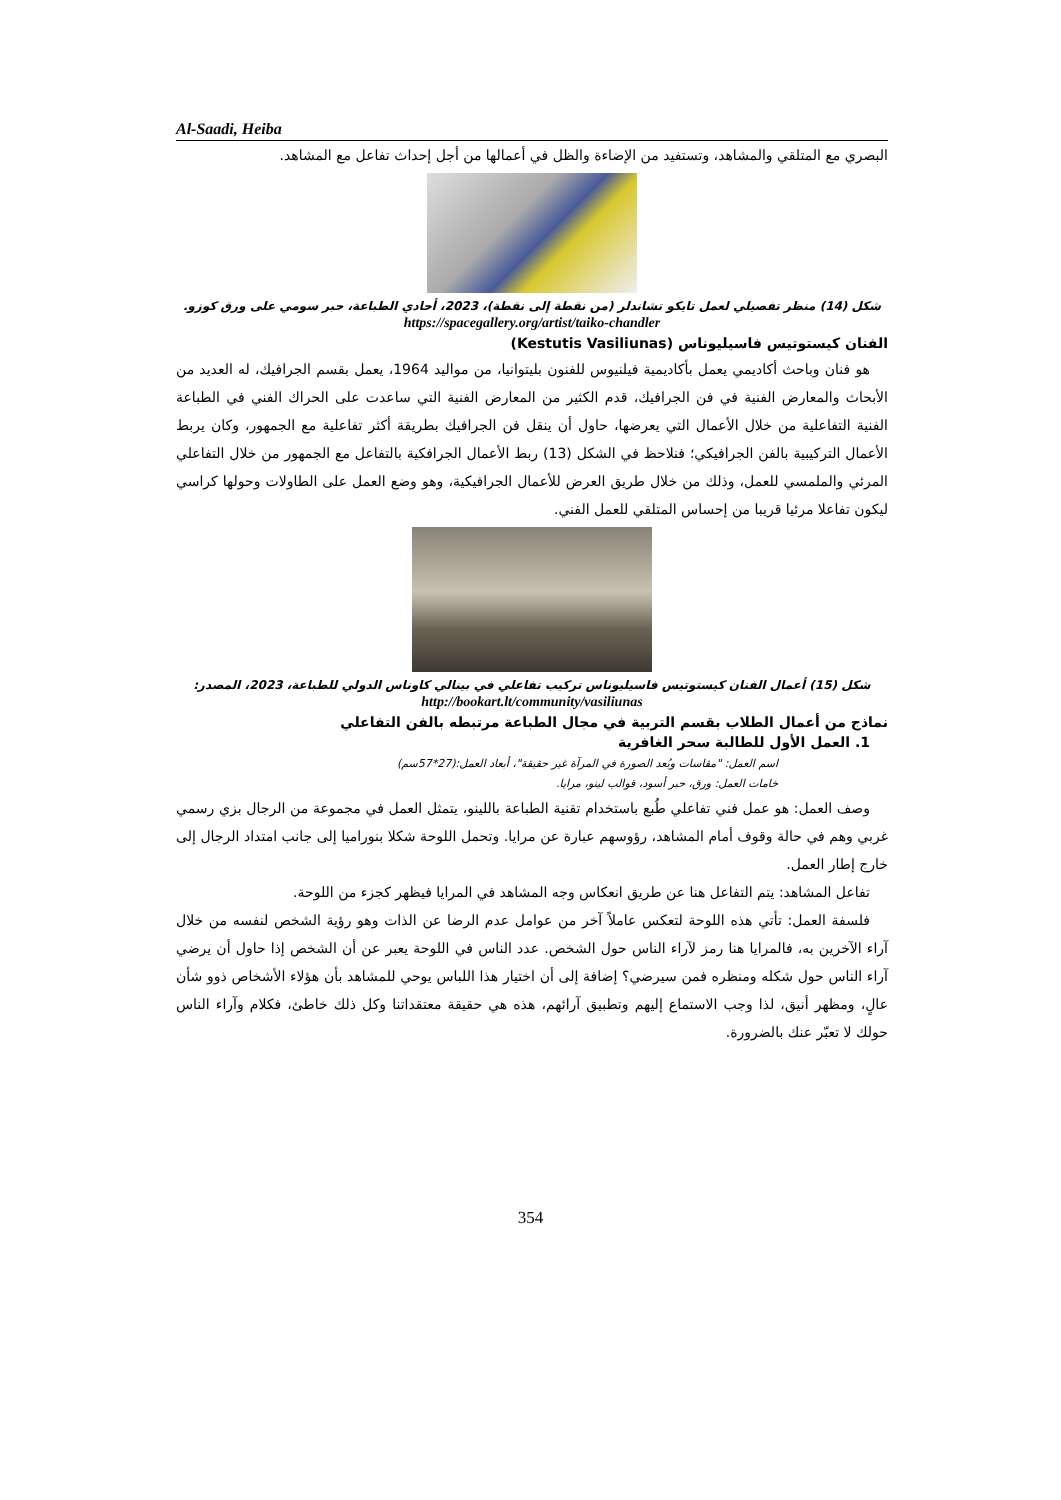Al-Saadi, Heiba
البصري مع المتلقي والمشاهد، وتستفيد من الإضاءة والظل في أعمالها من أجل إحداث تفاعل مع المشاهد.
شكل (14) منظر تفصيلي لعمل تايكو تشاندلر (من نقطة إلى نقطة)، 2023، أحادي الطباعة، حبر سومي على ورق كوزو.
https://spacegallery.org/artist/taiko-chandler
الفنان كيستوتيس فاسيليوناس (Kestutis Vasiliunas)
هو فنان وباحث أكاديمي يعمل بأكاديمية فيلنيوس للفنون بليتوانيا، من مواليد 1964، يعمل بقسم الجرافيك، له العديد من الأبحاث والمعارض الفنية في فن الجرافيك، قدم الكثير من المعارض الفنية التي ساعدت على الحراك الفني في الطباعة الفنية التفاعلية من خلال الأعمال التي يعرضها، حاول أن ينقل فن الجرافيك بطريقة أكثر تفاعلية مع الجمهور، وكان يربط الأعمال التركيبية بالفن الجرافيكي؛ فنلاحظ في الشكل (13) ربط الأعمال الجرافكية بالتفاعل مع الجمهور من خلال التفاعلي المرئي والملمسي للعمل، وذلك من خلال طريق العرض للأعمال الجرافيكية، وهو وضع العمل على الطاولات وحولها كراسي ليكون تفاعلا مرئيا قريبا من إحساس المتلقي للعمل الفني.
شكل (15) أعمال الفنان كيستوتيس فاسيليوناس تركيب تفاعلي في بينالي كاوناس الدولي للطباعة، 2023، المصدر:
http://bookart.lt/community/vasiliunas
نماذج من أعمال الطلاب بقسم التربية في مجال الطباعة مرتبطه بالفن التفاعلي
1. العمل الأول للطالبة سحر الغافرية
اسم العمل: "مقاسات وبُعد الصورة في المرآة غير حقيقة"، أبعاد العمل:(27*57سم)
خامات العمل: ورق، حبر أسود، قوالب لينو، مرايا.
وصف العمل: هو عمل فني تفاعلي طُبع باستخدام تقنية الطباعة باللينو، يتمثل العمل في مجموعة من الرجال بزي رسمي غربي وهم في حالة وقوف أمام المشاهد، رؤوسهم عبارة عن مرايا. وتحمل اللوحة شكلا بنوراميا إلى جانب امتداد الرجال إلى خارج إطار العمل.
تفاعل المشاهد: يتم التفاعل هنا عن طريق انعكاس وجه المشاهد في المرايا فيظهر كجزء من اللوحة.
فلسفة العمل: تأتي هذه اللوحة لتعكس عاملاً آخر من عوامل عدم الرضا عن الذات وهو رؤية الشخص لنفسه من خلال آراء الآخرين به، فالمرايا هنا رمز لآراء الناس حول الشخص. عدد الناس في اللوحة يعبر عن أن الشخص إذا حاول أن يرضي آراء الناس حول شكله ومنظره فمن سيرضي؟ إضافة إلى أن اختيار هذا اللباس يوحي للمشاهد بأن هؤلاء الأشخاص ذوو شأن عالٍ، ومظهر أنيق، لذا وجب الاستماع إليهم وتطبيق آرائهم، هذه هي حقيقة معتقداتنا وكل ذلك خاطئ، فكلام وآراء الناس حولك لا تعبّر عنك بالضرورة.
354